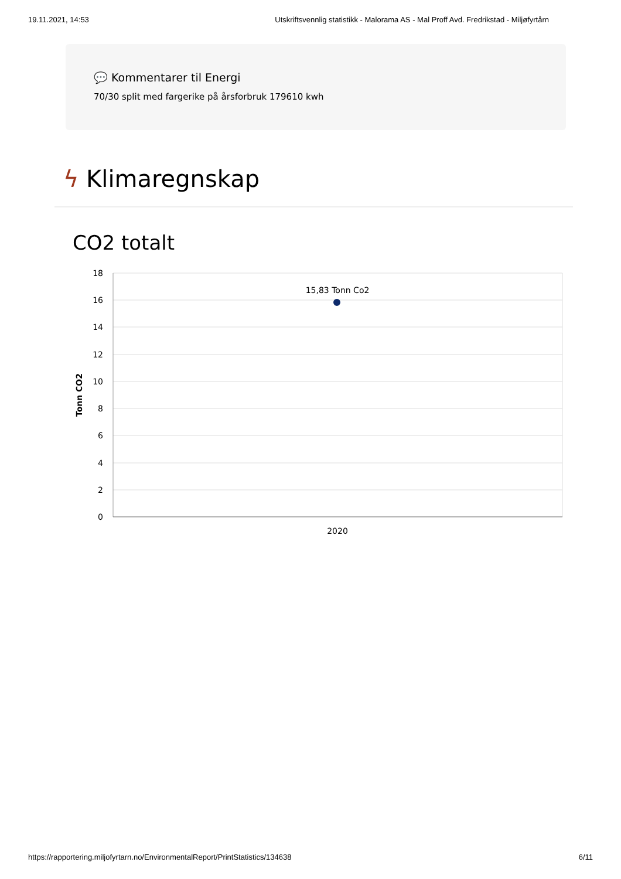19.11.2021, 14:53 Utskriftsvennlig statistikk - Malorama AS - Mal Proff Avd. Fredrikstad - Miljøfyrtårn
💬 Kommentarer til Energi
70/30 split med fargerike på årsforbruk 179610 kwh
ϟ Klimaregnskap
CO2 totalt
18
16
14
12
10
8
6
4
2
0
Tonn CO2
2020
15,83 Tonn Co2
https://rapportering.miljofyrtarn.no/EnvironmentalReport/PrintStatistics/134638 6/11